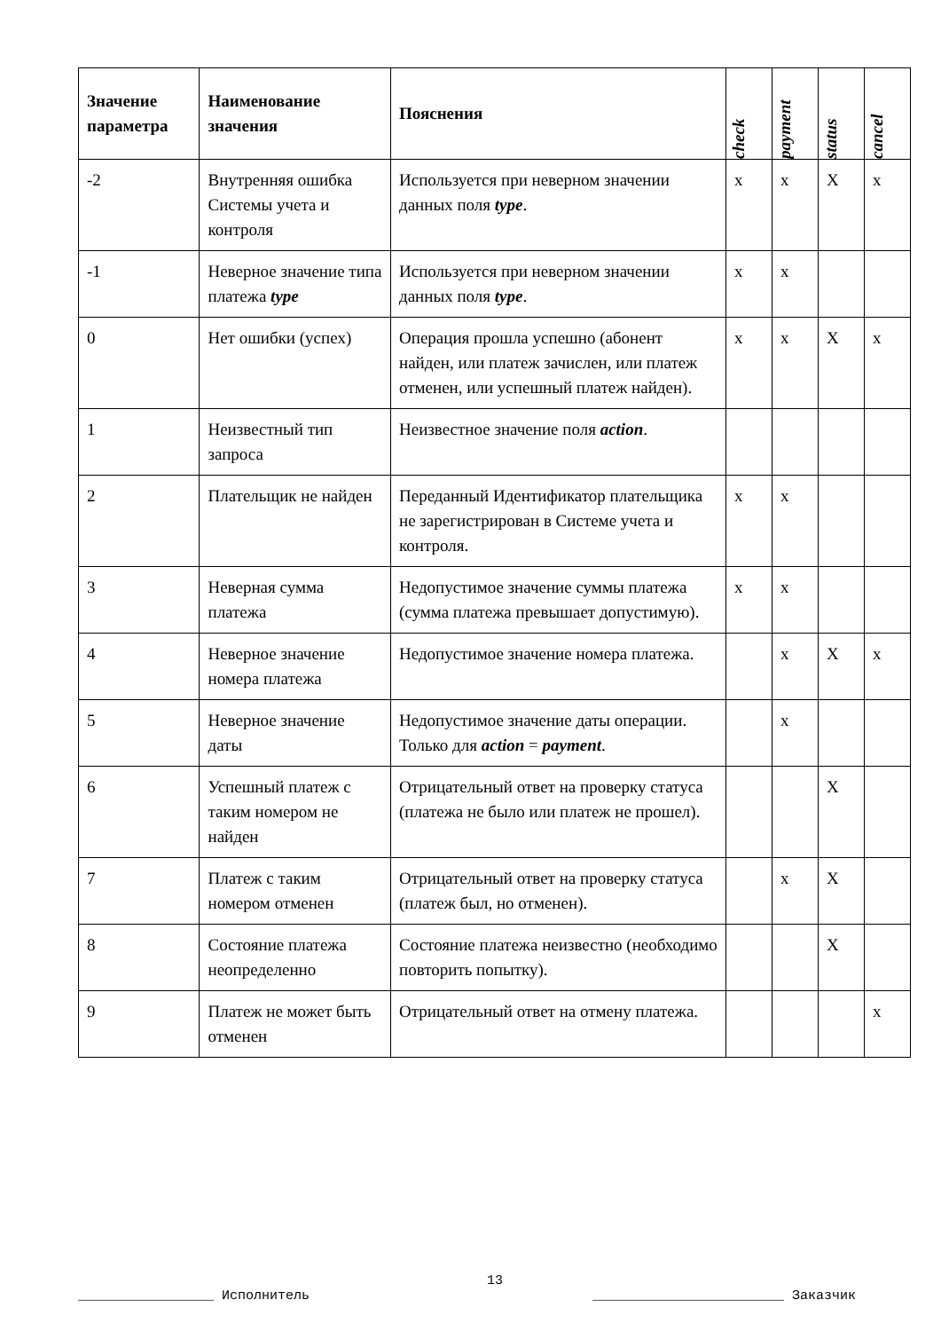| Значение параметра | Наименование значения | Пояснения | check | payment | status | cancel |
| --- | --- | --- | --- | --- | --- | --- |
| -2 | Внутренняя ошибка Системы учета и контроля | Используется при неверном значении данных поля type . | x | x | X | x |
| -1 | Неверное значение типа платежа type | Используется при неверном значении данных поля type . | x | x | | |
| 0 | Нет ошибки (успех) | Операция прошла успешно (абонент найден, или платеж зачислен, или платеж отменен, или успешный платеж найден). | x | x | X | x |
| 1 | Неизвестный тип запроса | Неизвестное значение поля action . | | | | |
| 2 | Плательщик не найден | Переданный Идентификатор плательщика не зарегистрирован в Системе учета и контроля. | x | x | | |
| 3 | Неверная сумма платежа | Недопустимое значение суммы платежа (сумма платежа превышает допустимую). | x | x | | |
| 4 | Неверное значение номера платежа | Недопустимое значение номера платежа. | | x | X | x |
| 5 | Неверное значение даты | Недопустимое значение даты операции. Только для action = payment . | | x | | |
| 6 | Успешный платеж с таким номером не найден | Отрицательный ответ на проверку статуса (платежа не было или платеж не прошел). | | | X | |
| 7 | Платеж с таким номером отменен | Отрицательный ответ на проверку статуса (платеж был, но отменен). | | x | X | |
| 8 | Состояние платежа неопределенно | Состояние платежа неизвестно (необходимо повторить попытку). | | | X | |
| 9 | Платеж не может быть отменен | Отрицательный ответ на отмену платежа. | | | | x |
13
_________________ Исполнитель ________________________ Заказчик